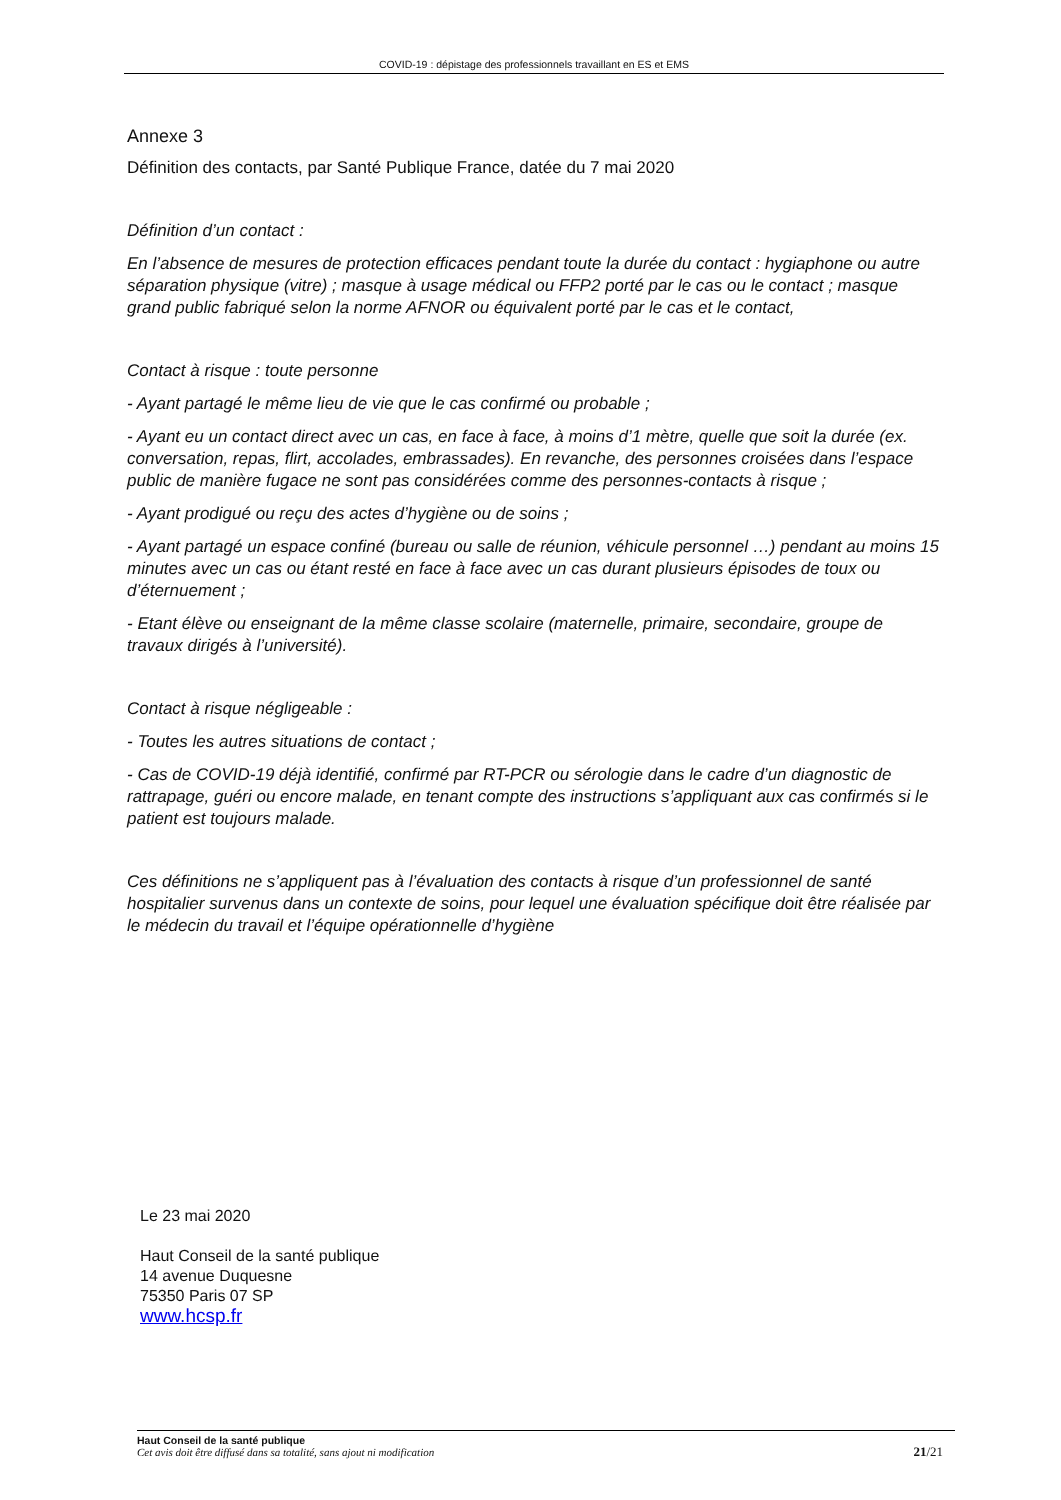COVID-19 : dépistage des professionnels travaillant en ES et EMS
Annexe 3
Définition des contacts, par Santé Publique France, datée du 7 mai 2020
Définition d’un contact :
En l’absence de mesures de protection efficaces pendant toute la durée du contact : hygiaphone ou autre séparation physique (vitre) ; masque à usage médical ou FFP2 porté par le cas ou le contact ; masque grand public fabriqué selon la norme AFNOR ou équivalent porté par le cas et le contact,
Contact à risque : toute personne
- Ayant partagé le même lieu de vie que le cas confirmé ou probable ;
- Ayant eu un contact direct avec un cas, en face à face, à moins d’1 mètre, quelle que soit la durée (ex. conversation, repas, flirt, accolades, embrassades). En revanche, des personnes croisées dans l’espace public de manière fugace ne sont pas considérées comme des personnes-contacts à risque ;
- Ayant prodigué ou reçu des actes d’hygiène ou de soins ;
- Ayant partagé un espace confiné (bureau ou salle de réunion, véhicule personnel …) pendant au moins 15 minutes avec un cas ou étant resté en face à face avec un cas durant plusieurs épisodes de toux ou d’éternuement ;
- Etant élève ou enseignant de la même classe scolaire (maternelle, primaire, secondaire, groupe de travaux dirigés à l’université).
Contact à risque négligeable :
- Toutes les autres situations de contact ;
- Cas de COVID-19 déjà identifié, confirmé par RT-PCR ou sérologie dans le cadre d’un diagnostic de rattrapage, guéri ou encore malade, en tenant compte des instructions s’appliquant aux cas confirmés si le patient est toujours malade.
Ces définitions ne s’appliquent pas à l’évaluation des contacts à risque d’un professionnel de santé hospitalier survenus dans un contexte de soins, pour lequel une évaluation spécifique doit être réalisée par le médecin du travail et l’équipe opérationnelle d’hygiène
Le 23 mai 2020
Haut Conseil de la santé publique
14 avenue Duquesne
75350 Paris 07 SP
www.hcsp.fr
Haut Conseil de la santé publique
Cet avis doit être diffusé dans sa totalité, sans ajout ni modification
21/21